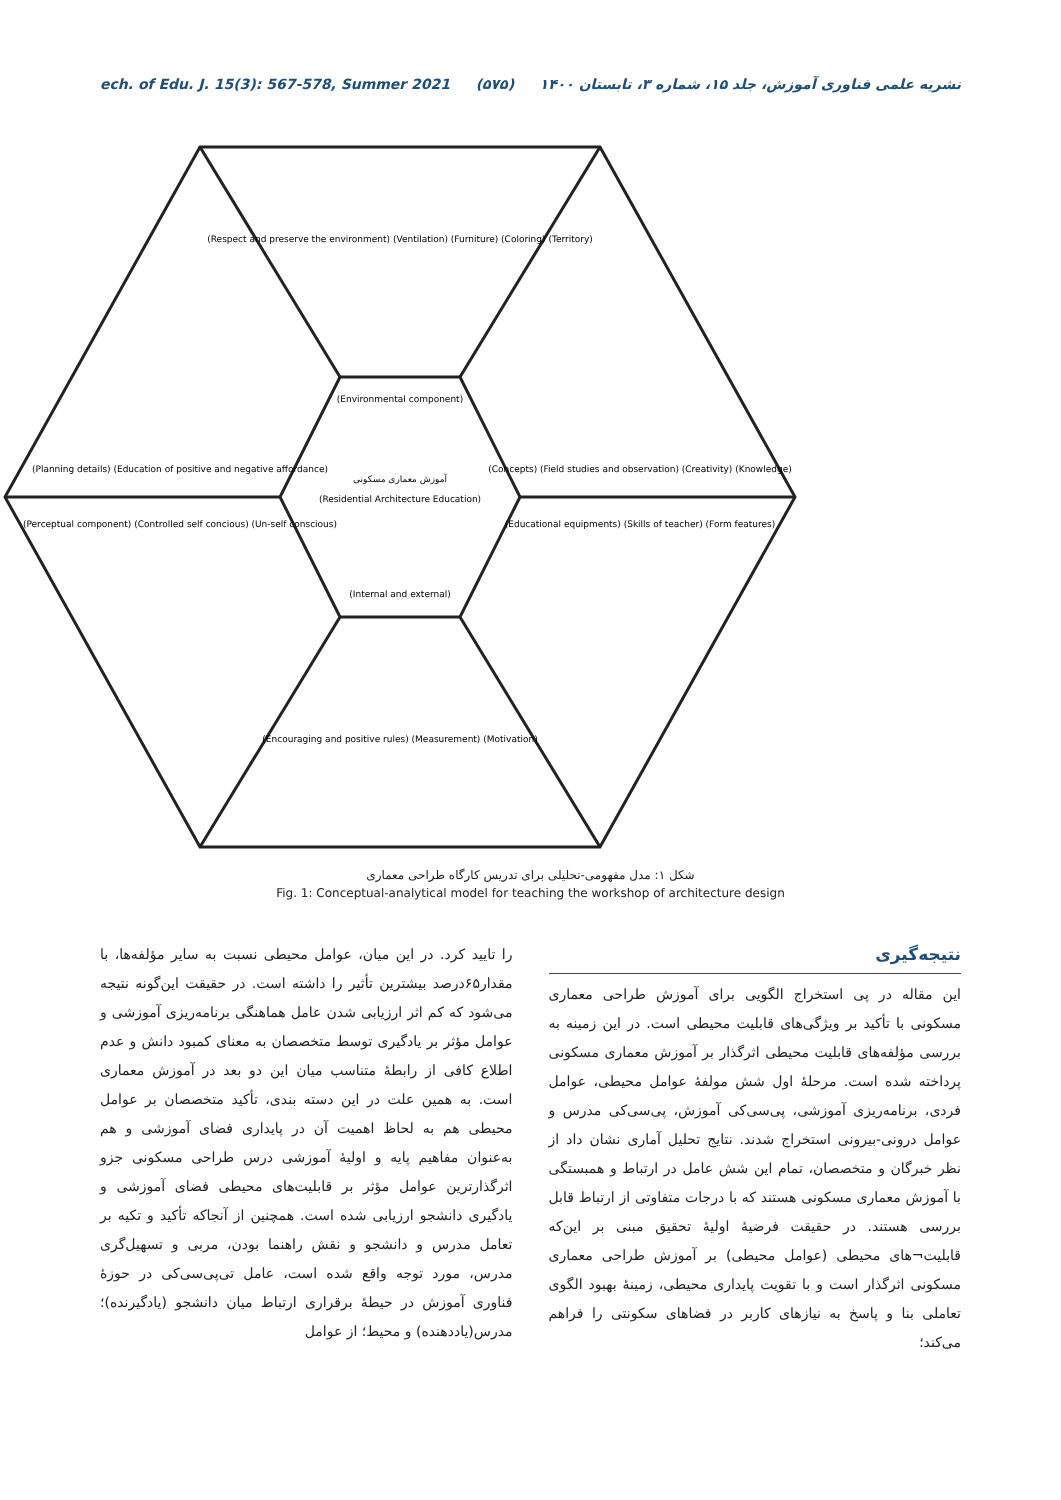ech. of Edu. J. 15(3): 567-578, Summer 2021 (۵۷۵) نشریه علمی فناوری آموزش، جلد ۱۵، شماره ۳، تابستان ۱۴۰۰
آموزش معماری مسکونی
(Residential Architecture Education)
(Environmental component)
(Internal and external)
(Respect and preserve the environment) (Ventilation) (Furniture) (Coloring) (Territory)
(Planning details) (Education of positive and negative affordance)
(Perceptual component) (Controlled self concious) (Un-self conscious)
(Concepts) (Field studies and observation) (Creativity) (Knowledge)
(Educational equipments) (Skills of teacher) (Form features)
(Encouraging and positive rules) (Measurement) (Motivation)
شکل ۱: مدل مفهومی-تحلیلی برای تدریس کارگاه طراحی معماری
Fig. 1: Conceptual-analytical model for teaching the workshop of architecture design
نتیجه‌گیری
این مقاله در پی استخراج الگویی برای آموزش طراحی معماری مسکونی با تأکید بر ویژگی‌های قابلیت محیطی است. در این زمینه به بررسی مؤلفه‌های قابلیت محیطی اثرگذار بر آموزش معماری مسکونی پرداخته شده است. مرحلهٔ اول شش مولفهٔ عوامل محیطی، عوامل فردی، برنامه‌ریزی آموزشی، پی‌سی‌کی آموزش، پی‌سی‌کی مدرس و عوامل درونی-بیرونی استخراج شدند. نتایج تحلیل آماری نشان داد از نظر خبرگان و متخصصان، تمام این شش عامل در ارتباط و همبستگی با آموزش معماری مسکونی هستند که با درجات متفاوتی از ارتباط قابل بررسی هستند. در حقیقت فرضیهٔ اولیهٔ تحقیق مبنی بر این‌که قابلیت¬های محیطی (عوامل محیطی) بر آموزش طراحی معماری مسکونی اثرگذار است و با تقویت پایداری محیطی، زمینهٔ بهبود الگوی تعاملی بنا و پاسخ به نیازهای کاربر در فضاهای سکونتی را فراهم می‌کند؛
را تایید کرد. در این میان، عوامل محیطی نسبت به سایر مؤلفه‌ها، با مقدار۶۵درصد بیشترین تأثیر را داشته است. در حقیقت این‌گونه نتیجه می‌شود که کم اثر ارزیابی شدن عامل هماهنگی برنامه‌ریزی آموزشی و عوامل مؤثر بر یادگیری توسط متخصصان به معنای کمبود دانش و عدم اطلاع کافی از رابطهٔ متناسب میان این دو بعد در آموزش معماری است. به همین علت در این دسته بندی، تأکید متخصصان بر عوامل محیطی هم به لحاظ اهمیت آن در پایداری فضای آموزشی و هم به‌عنوان مفاهیم پایه و اولیهٔ آموزشی درس طراحی مسکونی جزو اثرگذارترین عوامل مؤثر بر قابلیت‌های محیطی فضای آموزشی و یادگیری دانشجو ارزیابی شده است. همچنین از آنجاکه تأکید و تکیه بر تعامل مدرس و دانشجو و نقش راهنما بودن، مربی و تسهیل‌گری مدرس، مورد توجه واقع شده است، عامل تی‌پی‌سی‌کی در حوزهٔ فناوری آموزش در حیطهٔ برقراری ارتباط میان دانشجو (یادگیرنده)؛ مدرس(یاددهنده) و محیط؛ از عوامل